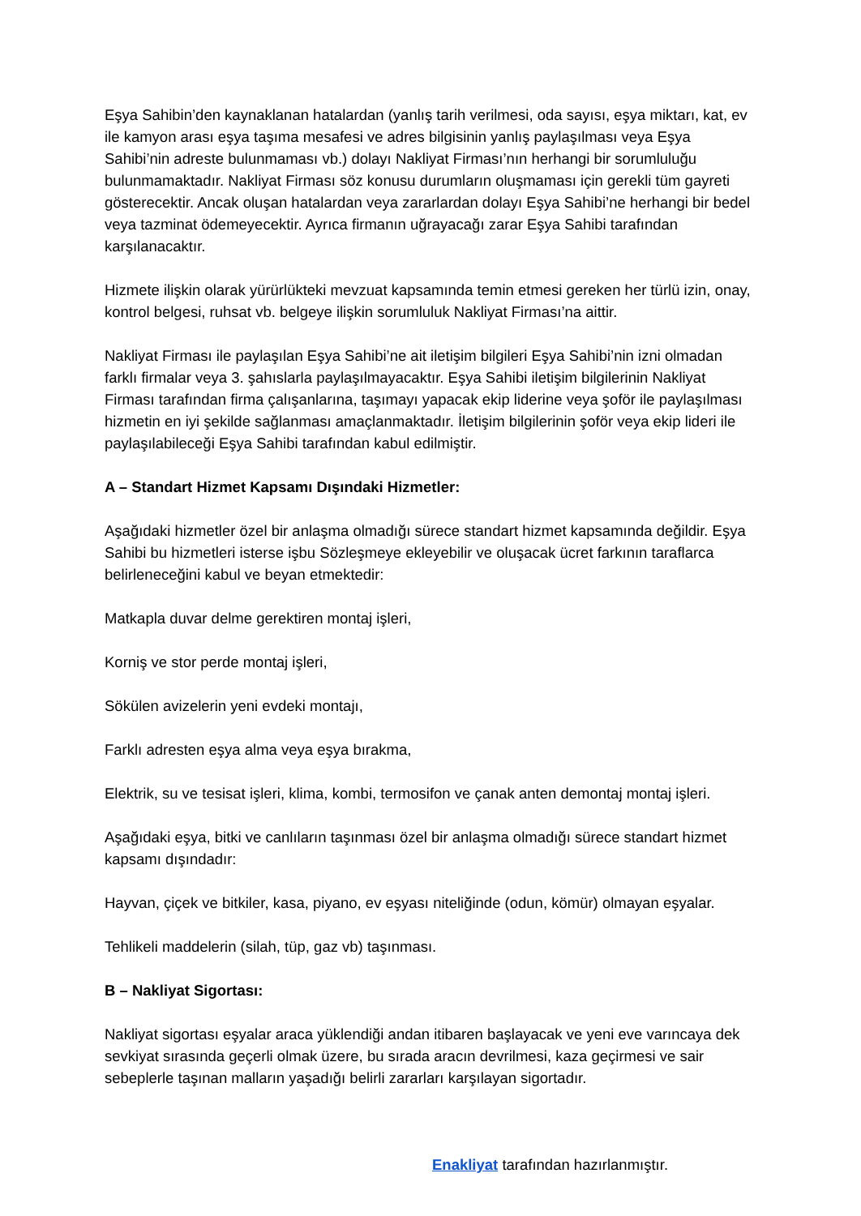Eşya Sahibin’den kaynaklanan hatalardan (yanlış tarih verilmesi, oda sayısı, eşya miktarı, kat, ev ile kamyon arası eşya taşıma mesafesi ve adres bilgisinin yanlış paylaşılması veya Eşya Sahibi’nin adreste bulunmaması vb.) dolayı Nakliyat Firması’nın herhangi bir sorumluluğu bulunmamaktadır. Nakliyat Firması söz konusu durumların oluşmaması için gerekli tüm gayreti gösterecektir. Ancak oluşan hatalardan veya zararlardan dolayı Eşya Sahibi’ne herhangi bir bedel veya tazminat ödemeyecektir. Ayrıca firmanın uğrayacağı zarar Eşya Sahibi tarafından karşılanacaktır.
Hizmete ilişkin olarak yürürlükteki mevzuat kapsamında temin etmesi gereken her türlü izin, onay, kontrol belgesi, ruhsat vb. belgeye ilişkin sorumluluk Nakliyat Firması’na aittir.
Nakliyat Firması ile paylaşılan Eşya Sahibi’ne ait iletişim bilgileri Eşya Sahibi’nin izni olmadan farklı firmalar veya 3. şahıslarla paylaşılmayacaktır. Eşya Sahibi iletişim bilgilerinin Nakliyat Firması tarafından firma çalışanlarına, taşımayı yapacak ekip liderine veya şoför ile paylaşılması hizmetin en iyi şekilde sağlanması amaçlanmaktadır. İletişim bilgilerinin şoför veya ekip lideri ile paylaşılabileceği Eşya Sahibi tarafından kabul edilmiştir.
A – Standart Hizmet Kapsamı Dışındaki Hizmetler:
Aşağıdaki hizmetler özel bir anlaşma olmadığı sürece standart hizmet kapsamında değildir. Eşya Sahibi bu hizmetleri isterse işbu Sözleşmeye ekleyebilir ve oluşacak ücret farkının taraflarca belirleneceğini kabul ve beyan etmektedir:
Matkapla duvar delme gerektiren montaj işleri,
Korniş ve stor perde montaj işleri,
Sökülen avizelerin yeni evdeki montajı,
Farklı adresten eşya alma veya eşya bırakma,
Elektrik, su ve tesisat işleri, klima, kombi, termosifon ve çanak anten demontaj montaj işleri.
Aşağıdaki eşya, bitki ve canlıların taşınması özel bir anlaşma olmadığı sürece standart hizmet kapsamı dışındadır:
Hayvan, çiçek ve bitkiler, kasa, piyano, ev eşyası niteliğinde (odun, kömür) olmayan eşyalar.
Tehlikeli maddelerin (silah, tüp, gaz vb) taşınması.
B – Nakliyat Sigortası:
Nakliyat sigortası eşyalar araca yüklendiği andan itibaren başlayacak ve yeni eve varıncaya dek sevkiyat sırasında geçerli olmak üzere, bu sırada aracın devrilmesi, kaza geçirmesi ve sair sebeplerle taşınan malların yaşadığı belirli zararları karşılayan sigortadır.
Enakliyat tarafından hazırlanmıştır.